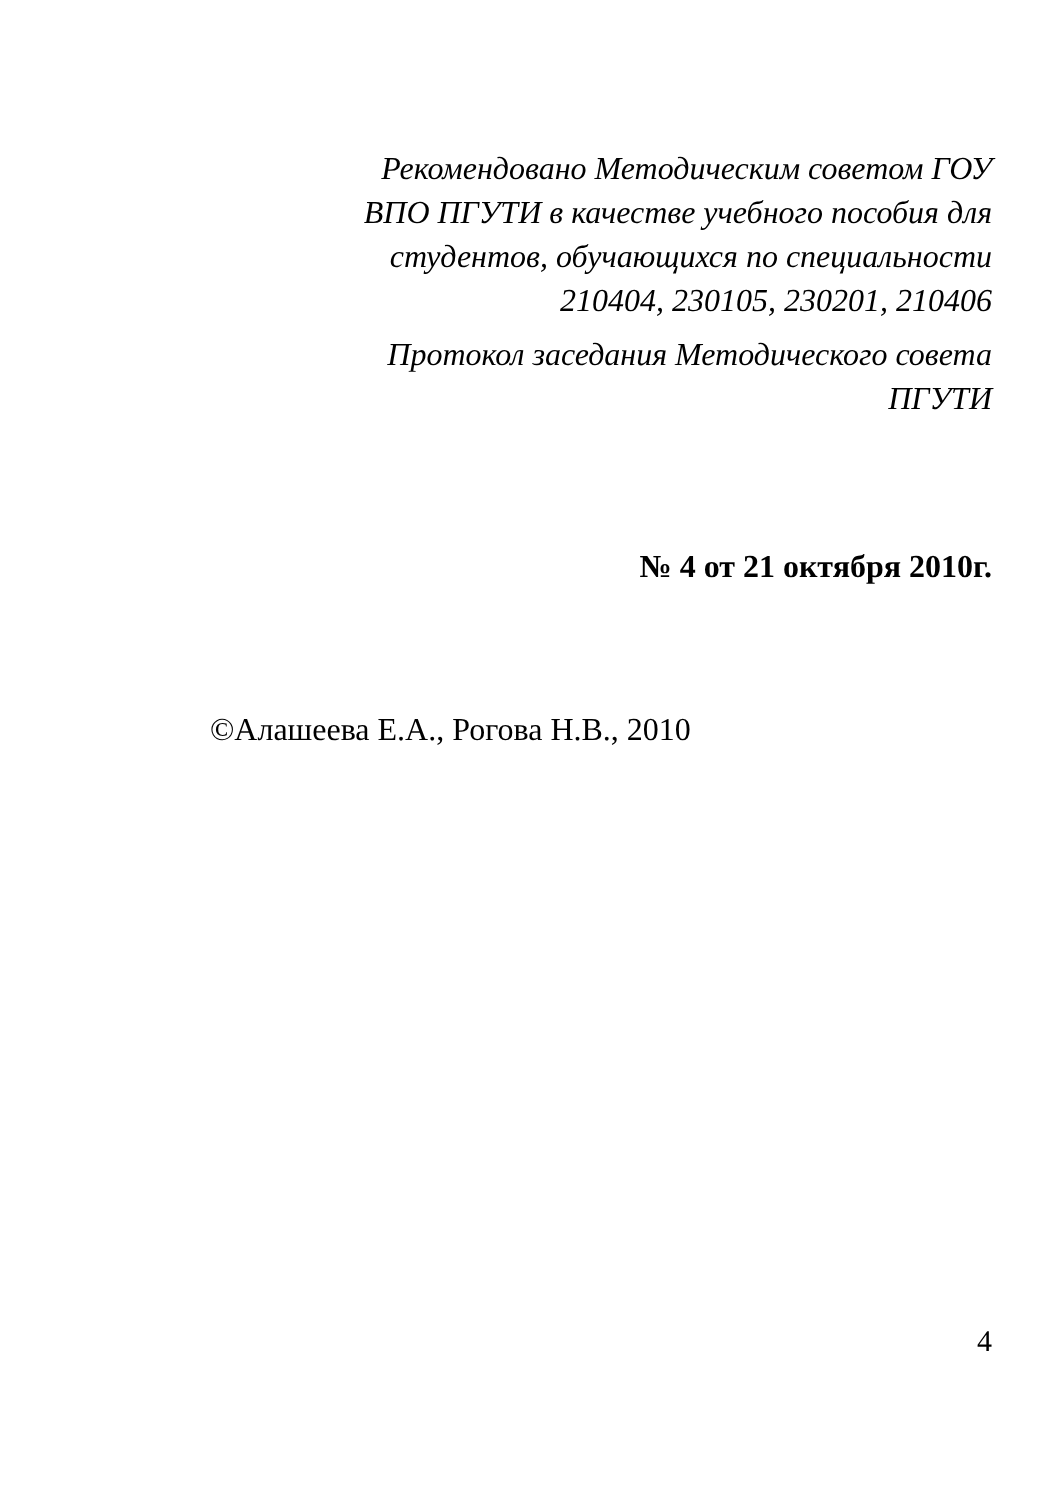Рекомендовано Методическим советом ГОУ
ВПО ПГУТИ в качестве учебного пособия для
студентов, обучающихся по специальности
210404, 230105, 230201, 210406
Протокол заседания Методического совета
ПГУТИ
№ 4 от 21 октября 2010г.
©Алашеева Е.А., Рогова Н.В., 2010
4